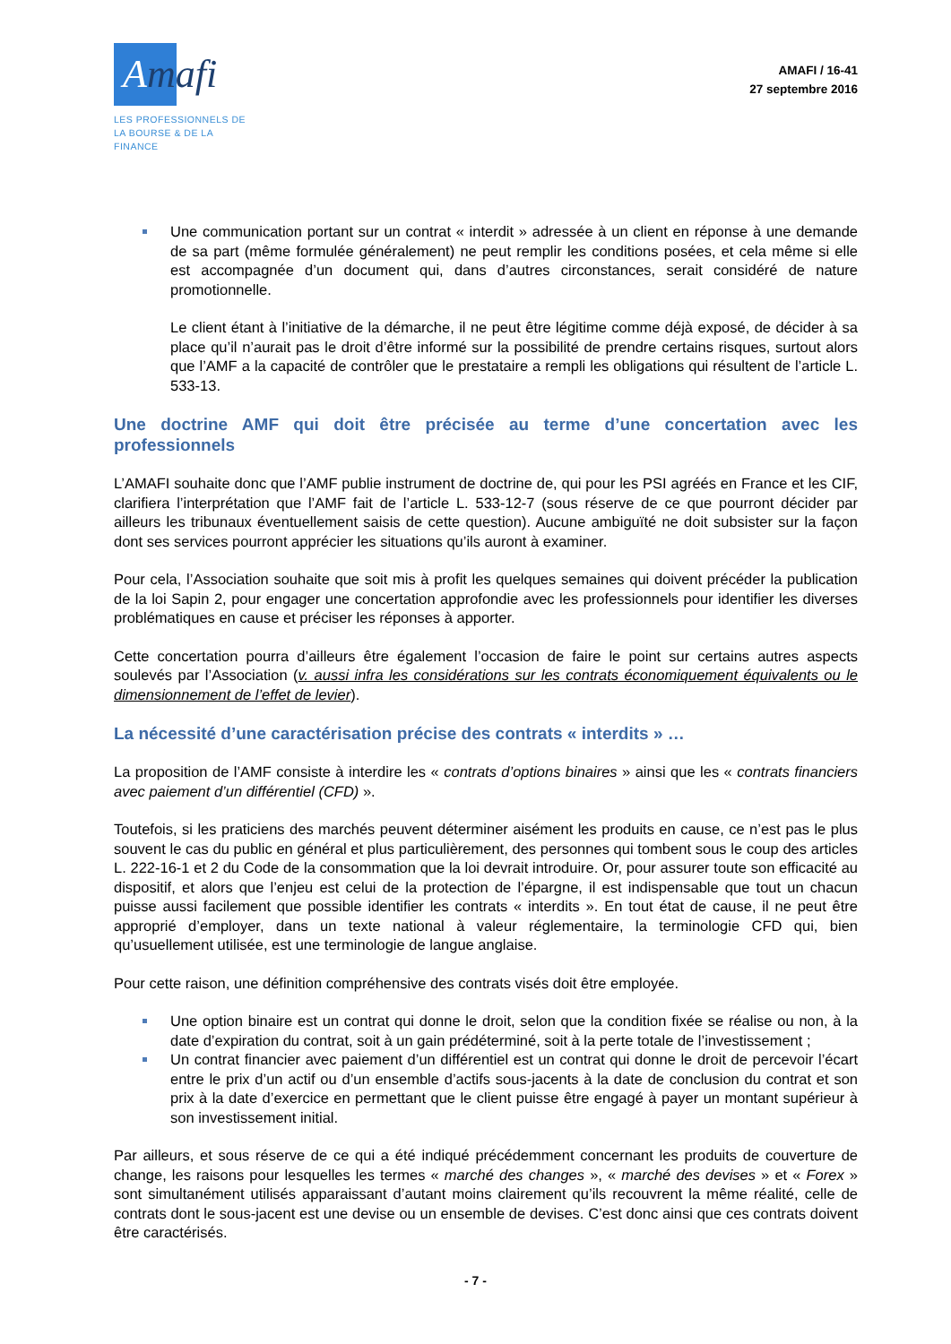Amafi ›
LES PROFESSIONNELS DE
LA BOURSE & DE LA FINANCE
AMAFI / 16-41
27 septembre 2016
Une communication portant sur un contrat « interdit » adressée à un client en réponse à une demande de sa part (même formulée généralement) ne peut remplir les conditions posées, et cela même si elle est accompagnée d’un document qui, dans d’autres circonstances, serait considéré de nature promotionnelle.
Le client étant à l’initiative de la démarche, il ne peut être légitime comme déjà exposé, de décider à sa place qu’il n’aurait pas le droit d’être informé sur la possibilité de prendre certains risques, surtout alors que l’AMF a la capacité de contrôler que le prestataire a rempli les obligations qui résultent de l’article L. 533-13.
Une doctrine AMF qui doit être précisée au terme d’une concertation avec les professionnels
L’AMAFI souhaite donc que l’AMF publie instrument de doctrine de, qui pour les PSI agréés en France et les CIF, clarifiera l’interprétation que l’AMF fait de l’article L. 533-12-7 (sous réserve de ce que pourront décider par ailleurs les tribunaux éventuellement saisis de cette question). Aucune ambiguïté ne doit subsister sur la façon dont ses services pourront apprécier les situations qu’ils auront à examiner.
Pour cela, l’Association souhaite que soit mis à profit les quelques semaines qui doivent précéder la publication de la loi Sapin 2, pour engager une concertation approfondie avec les professionnels pour identifier les diverses problématiques en cause et préciser les réponses à apporter.
Cette concertation pourra d’ailleurs être également l’occasion de faire le point sur certains autres aspects soulevés par l’Association (v. aussi infra les considérations sur les contrats économiquement équivalents ou le dimensionnement de l’effet de levier).
La nécessité d’une caractérisation précise des contrats « interdits » …
La proposition de l’AMF consiste à interdire les « contrats d’options binaires » ainsi que les « contrats financiers avec paiement d’un différentiel (CFD) ».
Toutefois, si les praticiens des marchés peuvent déterminer aisément les produits en cause, ce n’est pas le plus souvent le cas du public en général et plus particulièrement, des personnes qui tombent sous le coup des articles L. 222-16-1 et 2 du Code de la consommation que la loi devrait introduire. Or, pour assurer toute son efficacité au dispositif, et alors que l’enjeu est celui de la protection de l’épargne, il est indispensable que tout un chacun puisse aussi facilement que possible identifier les contrats « interdits ». En tout état de cause, il ne peut être approprié d’employer, dans un texte national à valeur réglementaire, la terminologie CFD qui, bien qu’usuellement utilisée, est une terminologie de langue anglaise.
Pour cette raison, une définition compréhensive des contrats visés doit être employée.
Une option binaire est un contrat qui donne le droit, selon que la condition fixée se réalise ou non, à la date d’expiration du contrat, soit à un gain prédéterminé, soit à la perte totale de l’investissement ;
Un contrat financier avec paiement d’un différentiel est un contrat qui donne le droit de percevoir l’écart entre le prix d’un actif ou d’un ensemble d’actifs sous-jacents à la date de conclusion du contrat et son prix à la date d’exercice en permettant que le client puisse être engagé à payer un montant supérieur à son investissement initial.
Par ailleurs, et sous réserve de ce qui a été indiqué précédemment concernant les produits de couverture de change, les raisons pour lesquelles les termes « marché des changes », « marché des devises » et « Forex » sont simultanément utilisés apparaissant d’autant moins clairement qu’ils recouvrent la même réalité, celle de contrats dont le sous-jacent est une devise ou un ensemble de devises. C’est donc ainsi que ces contrats doivent être caractérisés.
- 7 -